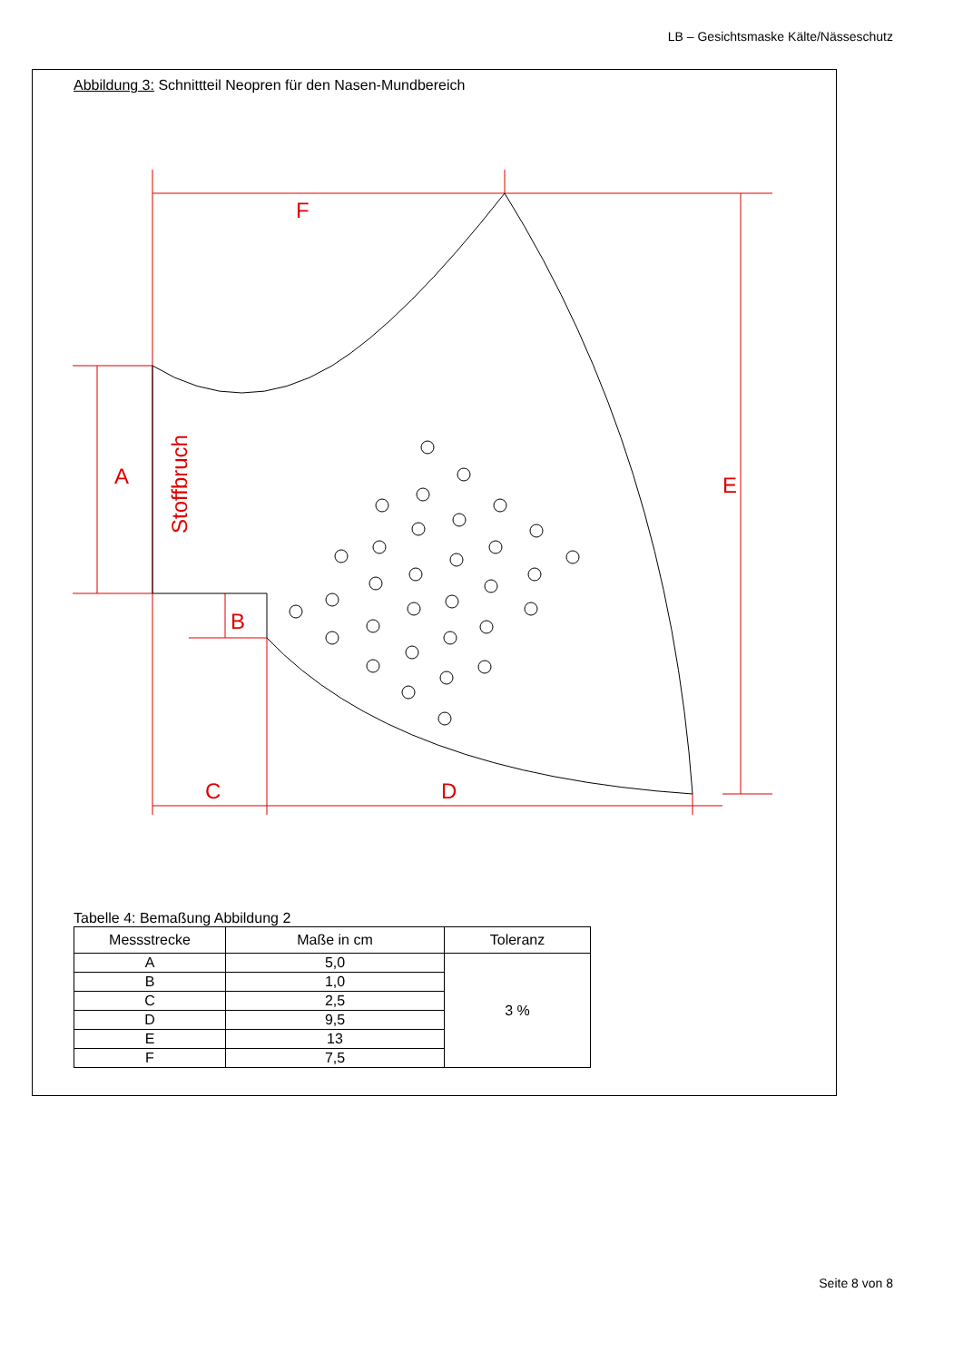LB – Gesichtsmaske Kälte/Nässeschutz
Abbildung 3: Schnittteil Neopren für den Nasen-Mundbereich
F
A
E
B
C
D
Stoffbruch
Tabelle 4: Bemaßung Abbildung 2
| Messstrecke | Maße in cm | Toleranz |
| --- | --- | --- |
| A | 5,0 | 3 % |
| B | 1,0 | |
| C | 2,5 | |
| D | 9,5 | |
| E | 13 | |
| F | 7,5 | |
Seite 8 von 8